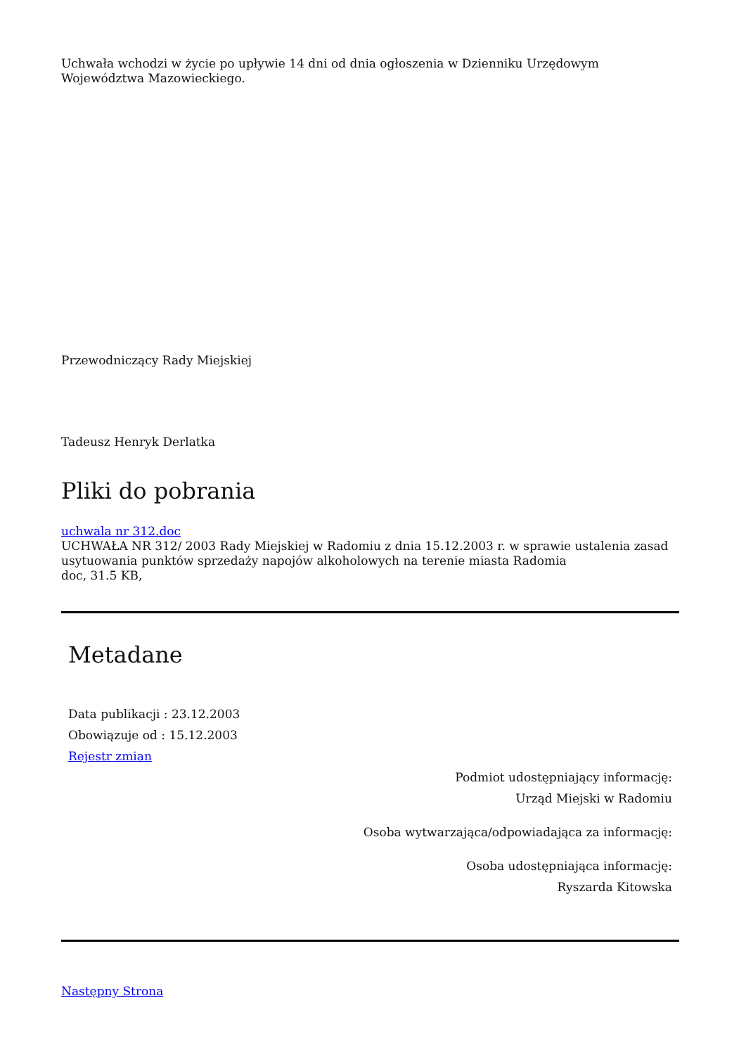Uchwała wchodzi w życie po upływie 14 dni od dnia ogłoszenia w Dzienniku Urzędowym Województwa Mazowieckiego.
Przewodniczący Rady Miejskiej
Tadeusz Henryk Derlatka
Pliki do pobrania
uchwala nr 312.doc
UCHWAŁA NR 312/ 2003 Rady Miejskiej w Radomiu z dnia 15.12.2003 r. w sprawie ustalenia zasad usytuowania punktów sprzedaży napojów alkoholowych na terenie miasta Radomia
doc, 31.5 KB,
Metadane
Data publikacji : 23.12.2003
Obowiązuje od : 15.12.2003
Rejestr zmian
Podmiot udostępniający informację:
Urząd Miejski w Radomiu
Osoba wytwarzająca/odpowiadająca za informację:
Osoba udostępniająca informację:
Ryszarda Kitowska
Następny Strona